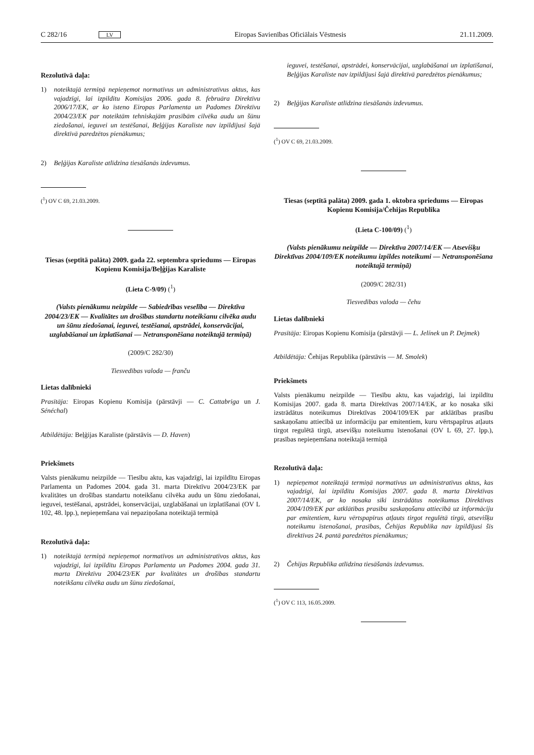C 282/16 LV Eiropas Savienības Oficiālais Vēstnesis 21.11.2009.
Rezolutīvā daļa:
1) noteiktajā termiņā nepieņemot normatīvus un administratīvus aktus, kas vajadzīgi, lai izpildītu Komisijas 2006. gada 8. februāra Direktīvu 2006/17/EK, ar ko īsteno Eiropas Parlamenta un Padomes Direktīvu 2004/23/EK par noteiktām tehniskajām prasībām cilvēka audu un šūnu ziedošanai, ieguvei un testēšanai, Beļģijas Karaliste nav izpildījusi šajā direktīvā paredzētos pienākumus;
2) Beļģijas Karaliste atlīdzina tiesāšanās izdevumus.
(<sup>1</sup>) OV C 69, 21.03.2009.
Tiesas (septītā palāta) 2009. gada 22. septembra spriedums — Eiropas Kopienu Komisija/Beļģijas Karaliste
(Lieta C-9/09) (<sup>1</sup>)
(Valsts pienākumu neizpilde — Sabiedrības veselība — Direktīva 2004/23/EK — Kvalitātes un drošības standartu noteikšanu cilvēka audu un šūnu ziedošanai, ieguvei, testēšanai, apstrādei, konservācijai, uzglabāšanai un izplatīšanai — Netransponēšana noteiktajā termiņā)
(2009/C 282/30)
Tiesvedības valoda — franču
Lietas dalībnieki
Prasītāja: Eiropas Kopienu Komisija (pārstāvji — C. Cattabriga un J. Sénéchal)
Atbildētāja: Beļģijas Karaliste (pārstāvis — D. Haven)
Priekšmets
Valsts pienākumu neizpilde — Tiesību aktu, kas vajadzīgi, lai izpildītu Eiropas Parlamenta un Padomes 2004. gada 31. marta Direktīvu 2004/23/EK par kvalitātes un drošības standartu noteikšanu cilvēka audu un šūnu ziedošanai, ieguvei, testēšanai, apstrādei, konservācijai, uzglabāšanai un izplatīšanai (OV L 102, 48. lpp.), nepieņemšana vai nepaziņošana noteiktajā termiņā
Rezolutīvā daļa:
1) noteiktajā termiņā nepieņemot normatīvos un administratīvos aktus, kas vajadzīgi, lai izpildītu Eiropas Parlamenta un Padomes 2004. gada 31. marta Direktīvu 2004/23/EK par kvalitātes un drošības standartu noteikšanu cilvēka audu un šūnu ziedošanai,
ieguvei, testēšanai, apstrādei, konservācijai, uzglabāšanai un izplatīšanai, Beļģijas Karaliste nav izpildījusi šajā direktīvā paredzētos pienākumus;
2) Beļģijas Karaliste atlīdzina tiesāšanās izdevumus.
(<sup>1</sup>) OV C 69, 21.03.2009.
Tiesas (septītā palāta) 2009. gada 1. oktobra spriedums — Eiropas Kopienu Komisija/Čehijas Republika
(Lieta C-100/09) (<sup>1</sup>)
(Valsts pienākumu neizpilde — Direktīva 2007/14/EK — Atsevišķu Direktīvas 2004/109/EK noteikumu izpildes noteikumi — Netransponēšana noteiktajā termiņā)
(2009/C 282/31)
Tiesvedības valoda — čehu
Lietas dalībnieki
Prasītāja: Eiropas Kopienu Komisija (pārstāvji — L. Jelínek un P. Dejmek)
Atbildētāja: Čehijas Republika (pārstāvis — M. Smolek)
Priekšmets
Valsts pienākumu neizpilde — Tiesību aktu, kas vajadzīgi, lai izpildītu Komisijas 2007. gada 8. marta Direktīvas 2007/14/EK, ar ko nosaka sīki izstrādātus noteikumus Direktīvas 2004/109/EK par atklātības prasību saskaņošanu attiecībā uz informāciju par emitentiem, kuru vērtspapīrus atļauts tirgot regulētā tirgū, atsevišķu noteikumu īstenošanai (OV L 69, 27. lpp.), prasības nepieņemšana noteiktajā termiņā
Rezolutīvā daļa:
1) nepieņemot noteiktajā termiņā normatīvus un administratīvus aktus, kas vajadzīgi, lai izpildītu Komisijas 2007. gada 8. marta Direktīvas 2007/14/EK, ar ko nosaka sīki izstrādātus noteikumus Direktīvas 2004/109/EK par atklātības prasību saskaņošanu attiecībā uz informāciju par emitentiem, kuru vērtspapīrus atļauts tirgot regulētā tirgū, atsevišķu noteikumu īstenošanai, prasības, Čehijas Republika nav izpildījusi šīs direktīvas 24. pantā paredzētos pienākumus;
2) Čehijas Republika atlīdzina tiesāšanās izdevumus.
(<sup>1</sup>) OV C 113, 16.05.2009.